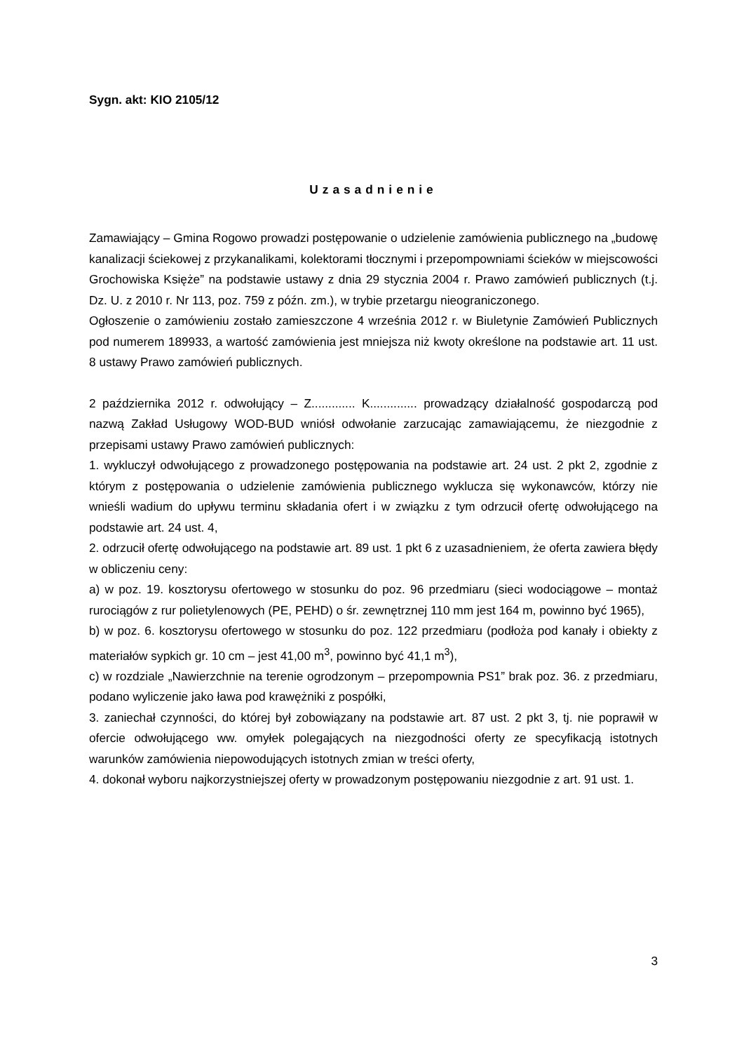Sygn. akt: KIO 2105/12
Uzasadnienie
Zamawiający – Gmina Rogowo prowadzi postępowanie o udzielenie zamówienia publicznego na „budowę kanalizacji ściekowej z przykanalikami, kolektorami tłocznymi i przepompowniami ścieków w miejscowości Grochowiska Księże” na podstawie ustawy z dnia 29 stycznia 2004 r. Prawo zamówień publicznych (t.j. Dz. U. z 2010 r. Nr 113, poz. 759 z późn. zm.), w trybie przetargu nieograniczonego.
Ogłoszenie o zamówieniu zostało zamieszczone 4 września 2012 r. w Biuletynie Zamówień Publicznych pod numerem 189933, a wartość zamówienia jest mniejsza niż kwoty określone na podstawie art. 11 ust. 8 ustawy Prawo zamówień publicznych.
2 października 2012 r. odwołujący – Z............. K.............. prowadzący działalność gospodarczą pod nazwą Zakład Usługowy WOD-BUD wniósł odwołanie zarzucając zamawiającemu, że niezgodnie z przepisami ustawy Prawo zamówień publicznych:
1. wykluczył odwołującego z prowadzonego postępowania na podstawie art. 24 ust. 2 pkt 2, zgodnie z którym z postępowania o udzielenie zamówienia publicznego wyklucza się wykonawców, którzy nie wnieśli wadium do upływu terminu składania ofert i w związku z tym odrzucił ofertę odwołującego na podstawie art. 24 ust. 4,
2. odrzucił ofertę odwołującego na podstawie art. 89 ust. 1 pkt 6 z uzasadnieniem, że oferta zawiera błędy w obliczeniu ceny:
a) w poz. 19. kosztorysu ofertowego w stosunku do poz. 96 przedmiaru (sieci wodociągowe – montaż rurociągów z rur polietylenowych (PE, PEHD) o śr. zewnętrznej 110 mm jest 164 m, powinno być 1965),
b) w poz. 6. kosztorysu ofertowego w stosunku do poz. 122 przedmiaru (podłoża pod kanały i obiekty z materiałów sypkich gr. 10 cm – jest 41,00 m<sup>3</sup>, powinno być 41,1 m<sup>3</sup>),
c) w rozdziale „Nawierzchnie na terenie ogrodzonym – przepompownia PS1” brak poz. 36. z przedmiaru, podano wyliczenie jako ława pod krawężniki z pospółki,
3. zaniechał czynności, do której był zobowiązany na podstawie art. 87 ust. 2 pkt 3, tj. nie poprawił w ofercie odwołującego ww. omyłek polegających na niezgodności oferty ze specyfikacją istotnych warunków zamówienia niepowodujących istotnych zmian w treści oferty,
4. dokonał wyboru najkorzystniejszej oferty w prowadzonym postępowaniu niezgodnie z art. 91 ust. 1.
3